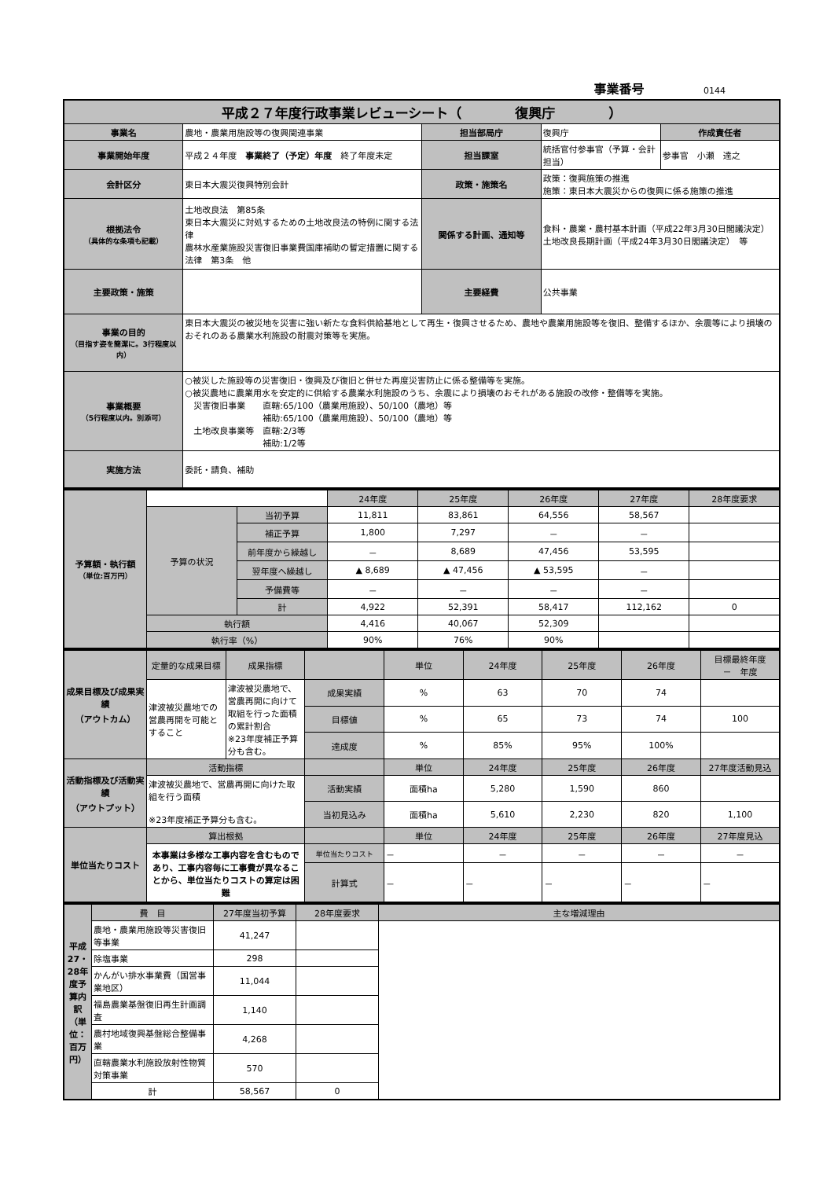事業番号 0144
| 平成２７年度行政事業レビューシート（ 復興庁 ） | | | | |
| 事業名 | 農地・農業用施設等の復興関連事業 | 担当部局庁 | 復興庁 | 作成責任者 |
| 事業開始年度 | 平成２４年度 事業終了（予定）年度 終了年度未定 | 担当課室 | 統括官付参事官（予算・会計担当） | 参事官 小瀬 達之 |
| 会計区分 | 東日本大震災復興特別会計 | 政策・施策名 | 政策：復興施策の推進 施策：東日本大震災からの復興に係る施策の推進 | |
| 根拠法令 （具体的な条項も記載） | 土地改良法 第85条 東日本大震災に対処するための土地改良法の特例に関する法律 農林水産業施設災害復旧事業費国庫補助の暫定措置に関する法律 第3条 他 | 関係する計画、通知等 | 食料・農業・農村基本計画（平成22年3月30日閣議決定） 土地改良長期計画（平成24年3月30日閣議決定） 等 | |
| 主要政策・施策 | | 主要経費 | 公共事業 | |
| 事業の目的 （目指す姿を簡潔に。3行程度以内） | 東日本大震災の被災地を災害に強い新たな食料供給基地として再生・復興させるため、農地や農業用施設等を復旧、整備するほか、余震等により損壊のおそれのある農業水利施設の耐震対策等を実施。 | | | |
| 事業概要 （5行程度以内。別添可） | ○被災した施設等の災害復旧・復興及び復旧と併せた再度災害防止に係る整備等を実施。 ○被災農地に農業用水を安定的に供給する農業水利施設のうち、余震により損壊のおそれがある施設の改修・整備等を実施。 災害復旧事業 直轄:65/100（農業用施設）、50/100（農地）等 補助:65/100（農業用施設）、50/100（農地）等 土地改良事業等 直轄:2/3等 補助:1/2等 | | | |
| 実施方法 | 委託・請負、補助 | | | |
| 予算額・執行額 （単位:百万円） | | | 24年度 | 25年度 | 26年度 | 27年度 | 28年度要求 |
| | 予算の状況 | 当初予算 | 11,811 | 83,861 | 64,556 | 58,567 | |
| | | 補正予算 | 1,800 | 7,297 | － | － | |
| | | 前年度から繰越し | － | 8,689 | 47,456 | 53,595 | |
| | | 翌年度へ繰越し | ▲ 8,689 | ▲ 47,456 | ▲ 53,595 | － | |
| | | 予備費等 | － | － | － | － | |
| | | 計 | 4,922 | 52,391 | 58,417 | 112,162 | 0 |
| | 執行額 | | 4,416 | 40,067 | 52,309 | | |
| | 執行率（%） | | 90% | 76% | 90% | | |
| 成果目標及び成果実績 （アウトカム） | 定量的な成果目標 | 成果指標 | | 単位 | 24年度 | 25年度 | 26年度 | 目標最終年度 － 年度 |
| | 津波被災農地での営農再開を可能とすること | 津波被災農地で、営農再開に向けて取組を行った面積の累計割合 ※23年度補正予算分も含む。 | 成果実績 | % | 63 | 70 | 74 | |
| | | | 目標値 | % | 65 | 73 | 74 | 100 |
| | | | 達成度 | % | 85% | 95% | 100% | |
| 活動指標及び活動実績 （アウトプット） | 活動指標 | | | 単位 | 24年度 | 25年度 | 26年度 | 27年度活動見込 |
| | 津波被災農地で、営農再開に向けた取組を行う面積 ※23年度補正予算分も含む。 | | 活動実績 | 面積ha | 5,280 | 1,590 | 860 | |
| | | | 当初見込み | 面積ha | 5,610 | 2,230 | 820 | 1,100 |
| 単位当たりコスト | 算出根拠 | | | 単位 | 24年度 | 25年度 | 26年度 | 27年度見込 |
| | 本事業は多様な工事内容を含むものであり、工事内容毎に工事費が異なることから、単位当たりコストの算定は困難 | | 単位当たりコスト | － | － | － | － | － |
| | | | 計算式 | － | － | － | － | － |
| 平成27・28年度予算内訳（単位：百万円） | 費 目 | 27年度当初予算 | 28年度要求 | 主な増減理由 |
| | 農地・農業用施設等災害復旧等事業 | 41,247 | | |
| | 除塩事業 | 298 | | |
| | かんがい排水事業費（国営事業地区） | 11,044 | | |
| | 福島農業基盤復旧再生計画調査 | 1,140 | | |
| | 農村地域復興基盤総合整備事業 | 4,268 | | |
| | 直轄農業水利施設放射性物質対策事業 | 570 | | |
| | 計 | 58,567 | 0 | |